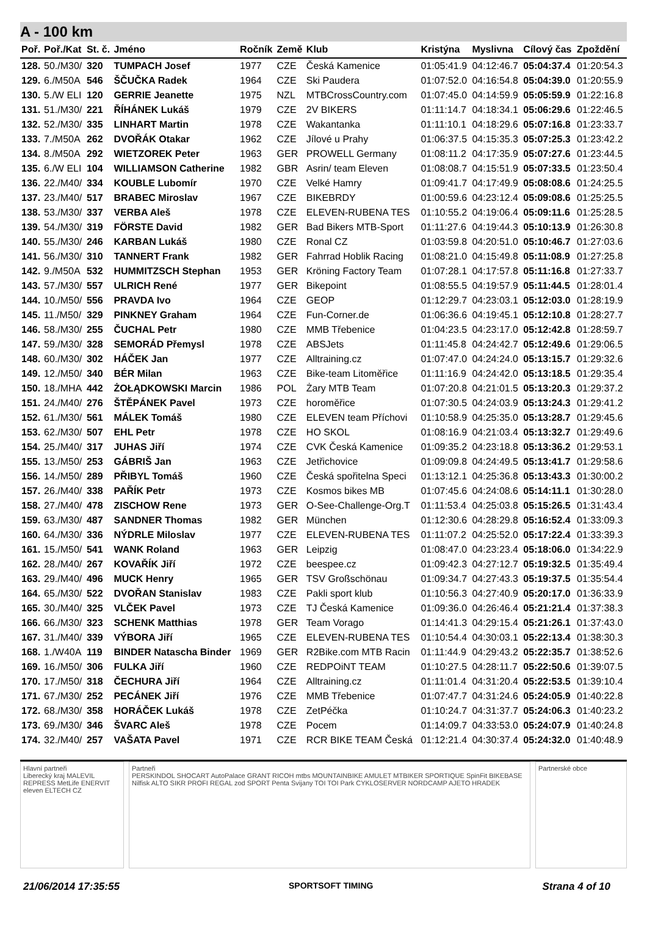A - 100 km
| Poř. | Poř./Kat | St. č. | Jméno | Ročník | Země | Klub | Kristýna | Myslivna | Cílový čas | Zpoždění |
| --- | --- | --- | --- | --- | --- | --- | --- | --- | --- | --- |
| 128. | 50./M30/ | 320 | TUMPACH Josef | 1977 | CZE | Česká Kamenice | 01:05:41.9 | 04:12:46.7 | 05:04:37.4 | 01:20:54.3 |
| 129. | 6./M50A | 546 | ŠČUČKA Radek | 1964 | CZE | Ski Paudera | 01:07:52.0 | 04:16:54.8 | 05:04:39.0 | 01:20:55.9 |
| 130. | 5./W ELI | 120 | GERRIE Jeanette | 1975 | NZL | MTBCrossCountry.com | 01:07:45.0 | 04:14:59.9 | 05:05:59.9 | 01:22:16.8 |
| 131. | 51./M30/ | 221 | ŘÍHÁNEK Lukáš | 1979 | CZE | 2V BIKERS | 01:11:14.7 | 04:18:34.1 | 05:06:29.6 | 01:22:46.5 |
| 132. | 52./M30/ | 335 | LINHART Martin | 1978 | CZE | Wakantanka | 01:11:10.1 | 04:18:29.6 | 05:07:16.8 | 01:23:33.7 |
| 133. | 7./M50A | 262 | DVOŘÁK Otakar | 1962 | CZE | Jílové u Prahy | 01:06:37.5 | 04:15:35.3 | 05:07:25.3 | 01:23:42.2 |
| 134. | 8./M50A | 292 | WIETZOREK Peter | 1963 | GER | PROWELL Germany | 01:08:11.2 | 04:17:35.9 | 05:07:27.6 | 01:23:44.5 |
| 135. | 6./W ELI | 104 | WILLIAMSON Catherine | 1982 | GBR | Asrin/ team Eleven | 01:08:08.7 | 04:15:51.9 | 05:07:33.5 | 01:23:50.4 |
| 136. | 22./M40/ | 334 | KOUBLE Lubomír | 1970 | CZE | Velké Hamry | 01:09:41.7 | 04:17:49.9 | 05:08:08.6 | 01:24:25.5 |
| 137. | 23./M40/ | 517 | BRABEC Miroslav | 1967 | CZE | BIKEBRDY | 01:00:59.6 | 04:23:12.4 | 05:09:08.6 | 01:25:25.5 |
| 138. | 53./M30/ | 337 | VERBA Aleš | 1978 | CZE | ELEVEN-RUBENA TES | 01:10:55.2 | 04:19:06.4 | 05:09:11.6 | 01:25:28.5 |
| 139. | 54./M30/ | 319 | FÖRSTE David | 1982 | GER | Bad Bikers MTB-Sport | 01:11:27.6 | 04:19:44.3 | 05:10:13.9 | 01:26:30.8 |
| 140. | 55./M30/ | 246 | KARBAN Lukáš | 1980 | CZE | Ronal CZ | 01:03:59.8 | 04:20:51.0 | 05:10:46.7 | 01:27:03.6 |
| 141. | 56./M30/ | 310 | TANNERT Frank | 1982 | GER | Fahrrad Hoblik Racing | 01:08:21.0 | 04:15:49.8 | 05:11:08.9 | 01:27:25.8 |
| 142. | 9./M50A | 532 | HUMMITZSCH Stephan | 1953 | GER | Kröning Factory Team | 01:07:28.1 | 04:17:57.8 | 05:11:16.8 | 01:27:33.7 |
| 143. | 57./M30/ | 557 | ULRICH René | 1977 | GER | Bikepoint | 01:08:55.5 | 04:19:57.9 | 05:11:44.5 | 01:28:01.4 |
| 144. | 10./M50/ | 556 | PRAVDA Ivo | 1964 | CZE | GEOP | 01:12:29.7 | 04:23:03.1 | 05:12:03.0 | 01:28:19.9 |
| 145. | 11./M50/ | 329 | PINKNEY Graham | 1964 | CZE | Fun-Corner.de | 01:06:36.6 | 04:19:45.1 | 05:12:10.8 | 01:28:27.7 |
| 146. | 58./M30/ | 255 | ČUCHAL Petr | 1980 | CZE | MMB Třebenice | 01:04:23.5 | 04:23:17.0 | 05:12:42.8 | 01:28:59.7 |
| 147. | 59./M30/ | 328 | SEMORÁD Přemysl | 1978 | CZE | ABSJets | 01:11:45.8 | 04:24:42.7 | 05:12:49.6 | 01:29:06.5 |
| 148. | 60./M30/ | 302 | HÁČEK Jan | 1977 | CZE | Alltraining.cz | 01:07:47.0 | 04:24:24.0 | 05:13:15.7 | 01:29:32.6 |
| 149. | 12./M50/ | 340 | BÉR Milan | 1963 | CZE | Bike-team Litoměřice | 01:11:16.9 | 04:24:42.0 | 05:13:18.5 | 01:29:35.4 |
| 150. | 18./MHA | 442 | ŻOŁĄDKOWSKI Marcin | 1986 | POL | Żary MTB Team | 01:07:20.8 | 04:21:01.5 | 05:13:20.3 | 01:29:37.2 |
| 151. | 24./M40/ | 276 | ŠTĚPÁNEK Pavel | 1973 | CZE | horoměřice | 01:07:30.5 | 04:24:03.9 | 05:13:24.3 | 01:29:41.2 |
| 152. | 61./M30/ | 561 | MÁLEK Tomáš | 1980 | CZE | ELEVEN team Příchovi | 01:10:58.9 | 04:25:35.0 | 05:13:28.7 | 01:29:45.6 |
| 153. | 62./M30/ | 507 | EHL Petr | 1978 | CZE | HO SKOL | 01:08:16.9 | 04:21:03.4 | 05:13:32.7 | 01:29:49.6 |
| 154. | 25./M40/ | 317 | JUHAS Jiří | 1974 | CZE | CVK Česká Kamenice | 01:09:35.2 | 04:23:18.8 | 05:13:36.2 | 01:29:53.1 |
| 155. | 13./M50/ | 253 | GÁBRIŠ Jan | 1963 | CZE | Jetřichovice | 01:09:09.8 | 04:24:49.5 | 05:13:41.7 | 01:29:58.6 |
| 156. | 14./M50/ | 289 | PŘIBYL Tomáš | 1960 | CZE | Česká spořitelna Speci | 01:13:12.1 | 04:25:36.8 | 05:13:43.3 | 01:30:00.2 |
| 157. | 26./M40/ | 338 | PAŘÍK Petr | 1973 | CZE | Kosmos bikes MB | 01:07:45.6 | 04:24:08.6 | 05:14:11.1 | 01:30:28.0 |
| 158. | 27./M40/ | 478 | ZISCHOW Rene | 1973 | GER | O-See-Challenge-Org.T | 01:11:53.4 | 04:25:03.8 | 05:15:26.5 | 01:31:43.4 |
| 159. | 63./M30/ | 487 | SANDNER Thomas | 1982 | GER | München | 01:12:30.6 | 04:28:29.8 | 05:16:52.4 | 01:33:09.3 |
| 160. | 64./M30/ | 336 | NÝDRLE Miloslav | 1977 | CZE | ELEVEN-RUBENA TES | 01:11:07.2 | 04:25:52.0 | 05:17:22.4 | 01:33:39.3 |
| 161. | 15./M50/ | 541 | WANK Roland | 1963 | GER | Leipzig | 01:08:47.0 | 04:23:23.4 | 05:18:06.0 | 01:34:22.9 |
| 162. | 28./M40/ | 267 | KOVAŘÍK Jiří | 1972 | CZE | beespee.cz | 01:09:42.3 | 04:27:12.7 | 05:19:32.5 | 01:35:49.4 |
| 163. | 29./M40/ | 496 | MUCK Henry | 1965 | GER | TSV Großschönau | 01:09:34.7 | 04:27:43.3 | 05:19:37.5 | 01:35:54.4 |
| 164. | 65./M30/ | 522 | DVOŘAN Stanislav | 1983 | CZE | Pakli sport klub | 01:10:56.3 | 04:27:40.9 | 05:20:17.0 | 01:36:33.9 |
| 165. | 30./M40/ | 325 | VLČEK Pavel | 1973 | CZE | TJ Česká Kamenice | 01:09:36.0 | 04:26:46.4 | 05:21:21.4 | 01:37:38.3 |
| 166. | 66./M30/ | 323 | SCHENK Matthias | 1978 | GER | Team Vorago | 01:14:41.3 | 04:29:15.4 | 05:21:26.1 | 01:37:43.0 |
| 167. | 31./M40/ | 339 | VÝBORA Jiří | 1965 | CZE | ELEVEN-RUBENA TES | 01:10:54.4 | 04:30:03.1 | 05:22:13.4 | 01:38:30.3 |
| 168. | 1./W40A | 119 | BINDER Natascha Binder | 1969 | GER | R2Bike.com MTB Racin | 01:11:44.9 | 04:29:43.2 | 05:22:35.7 | 01:38:52.6 |
| 169. | 16./M50/ | 306 | FULKA Jiří | 1960 | CZE | REDPOiNT TEAM | 01:10:27.5 | 04:28:11.7 | 05:22:50.6 | 01:39:07.5 |
| 170. | 17./M50/ | 318 | ČECHURA Jiří | 1964 | CZE | Alltraining.cz | 01:11:01.4 | 04:31:20.4 | 05:22:53.5 | 01:39:10.4 |
| 171. | 67./M30/ | 252 | PECÁNEK Jiří | 1976 | CZE | MMB Třebenice | 01:07:47.7 | 04:31:24.6 | 05:24:05.9 | 01:40:22.8 |
| 172. | 68./M30/ | 358 | HORÁČEK Lukáš | 1978 | CZE | ZetPéčka | 01:10:24.7 | 04:31:37.7 | 05:24:06.3 | 01:40:23.2 |
| 173. | 69./M30/ | 346 | ŠVARC Aleš | 1978 | CZE | Pocem | 01:14:09.7 | 04:33:53.0 | 05:24:07.9 | 01:40:24.8 |
| 174. | 32./M40/ | 257 | VAŠATA Pavel | 1971 | CZE | RCR BIKE TEAM Česká | 01:12:21.4 | 04:30:37.4 | 05:24:32.0 | 01:40:48.9 |
Hlavní partneři
Liberecký kraj MALEVIL REPRESS MetLife ENERVIT eleven ELTECH CZ
Partneři
PERSKINDOL SHOCART AutoPalace GRANT RICOH mtbs MOUNTAINBIKE AMULET MTBIKER SPORTIQUE SpinFit BIKEBASE Nilfisk ALTO SIKR PROFI REGAL zod SPORT Penta Svijany TOI TOI Park CYKLOSERVER NORDCAMP AJETO HRADEK
Partnerské obce
21/06/2014 17:35:55 SPORTSOFT TIMING Strana 4 of 10